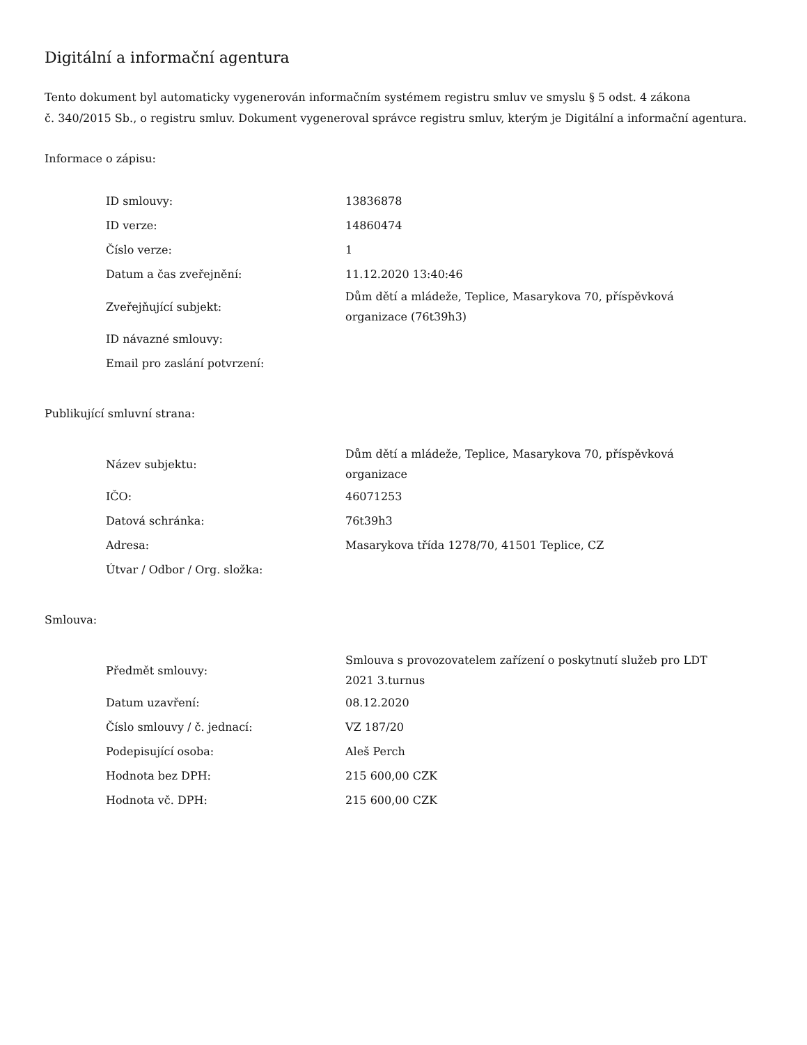Digitální a informační agentura
Tento dokument byl automaticky vygenerován informačním systémem registru smluv ve smyslu § 5 odst. 4 zákona
č. 340/2015 Sb., o registru smluv. Dokument vygeneroval správce registru smluv, kterým je Digitální a informační agentura.
Informace o zápisu:
| ID smlouvy: | 13836878 |
| ID verze: | 14860474 |
| Číslo verze: | 1 |
| Datum a čas zveřejnění: | 11.12.2020 13:40:46 |
| Zveřejňující subjekt: | Dům dětí a mládeže, Teplice, Masarykova 70, příspěvková organizace (76t39h3) |
| ID návazné smlouvy: | |
| Email pro zaslání potvrzení: | |
Publikující smluvní strana:
| Název subjektu: | Dům dětí a mládeže, Teplice, Masarykova 70, příspěvková organizace |
| IČO: | 46071253 |
| Datová schránka: | 76t39h3 |
| Adresa: | Masarykova třída 1278/70, 41501 Teplice, CZ |
| Útvar / Odbor / Org. složka: | |
Smlouva:
| Předmět smlouvy: | Smlouva s provozovatelem zařízení o poskytnutí služeb pro LDT 2021 3.turnus |
| Datum uzavření: | 08.12.2020 |
| Číslo smlouvy / č. jednací: | VZ 187/20 |
| Podepisující osoba: | Aleš Perch |
| Hodnota bez DPH: | 215 600,00 CZK |
| Hodnota vč. DPH: | 215 600,00 CZK |